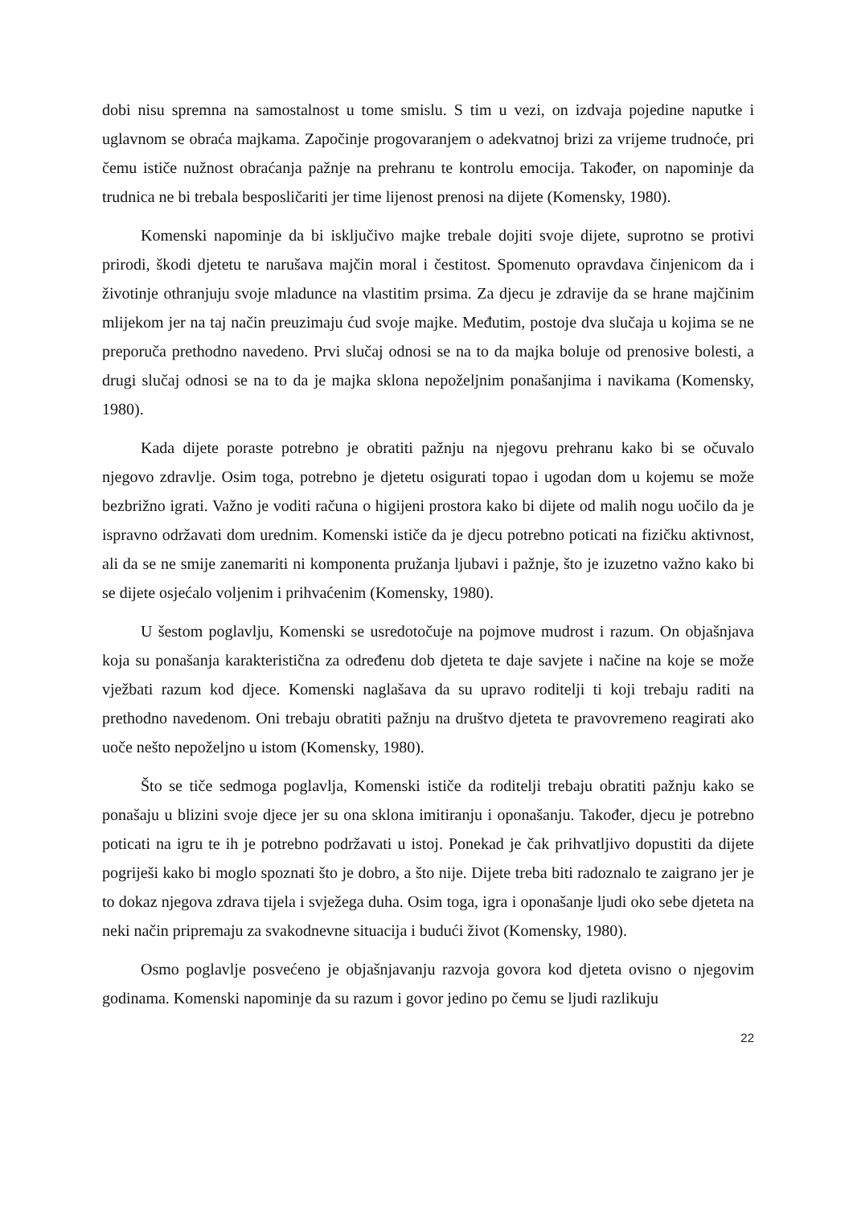dobi nisu spremna na samostalnost u tome smislu. S tim u vezi, on izdvaja pojedine naputke i uglavnom se obraća majkama. Započinje progovaranjem o adekvatnoj brizi za vrijeme trudnoće, pri čemu ističe nužnost obraćanja pažnje na prehranu te kontrolu emocija. Također, on napominje da trudnica ne bi trebala besposličariti jer time lijenost prenosi na dijete (Komensky, 1980).
Komenski napominje da bi isključivo majke trebale dojiti svoje dijete, suprotno se protivi prirodi, škodi djetetu te narušava majčin moral i čestitost. Spomenuto opravdava činjenicom da i životinje othranjuju svoje mladunce na vlastitim prsima. Za djecu je zdravije da se hrane majčinim mlijekom jer na taj način preuzimaju ćud svoje majke. Međutim, postoje dva slučaja u kojima se ne preporuča prethodno navedeno. Prvi slučaj odnosi se na to da majka boluje od prenosive bolesti, a drugi slučaj odnosi se na to da je majka sklona nepoželjnim ponašanjima i navikama (Komensky, 1980).
Kada dijete poraste potrebno je obratiti pažnju na njegovu prehranu kako bi se očuvalo njegovo zdravlje. Osim toga, potrebno je djetetu osigurati topao i ugodan dom u kojemu se može bezbrižno igrati. Važno je voditi računa o higijeni prostora kako bi dijete od malih nogu uočilo da je ispravno održavati dom urednim. Komenski ističe da je djecu potrebno poticati na fizičku aktivnost, ali da se ne smije zanemariti ni komponenta pružanja ljubavi i pažnje, što je izuzetno važno kako bi se dijete osjećalo voljenim i prihvaćenim (Komensky, 1980).
U šestom poglavlju, Komenski se usredotočuje na pojmove mudrost i razum. On objašnjava koja su ponašanja karakteristična za određenu dob djeteta te daje savjete i načine na koje se može vježbati razum kod djece. Komenski naglašava da su upravo roditelji ti koji trebaju raditi na prethodno navedenom. Oni trebaju obratiti pažnju na društvo djeteta te pravovremeno reagirati ako uoče nešto nepoželjno u istom (Komensky, 1980).
Što se tiče sedmoga poglavlja, Komenski ističe da roditelji trebaju obratiti pažnju kako se ponašaju u blizini svoje djece jer su ona sklona imitiranju i oponašanju. Također, djecu je potrebno poticati na igru te ih je potrebno podržavati u istoj. Ponekad je čak prihvatljivo dopustiti da dijete pogriješi kako bi moglo spoznati što je dobro, a što nije. Dijete treba biti radoznalo te zaigrano jer je to dokaz njegova zdrava tijela i svježega duha. Osim toga, igra i oponašanje ljudi oko sebe djeteta na neki način pripremaju za svakodnevne situacija i budući život (Komensky, 1980).
Osmo poglavlje posvećeno je objašnjavanju razvoja govora kod djeteta ovisno o njegovim godinama. Komenski napominje da su razum i govor jedino po čemu se ljudi razlikuju
22